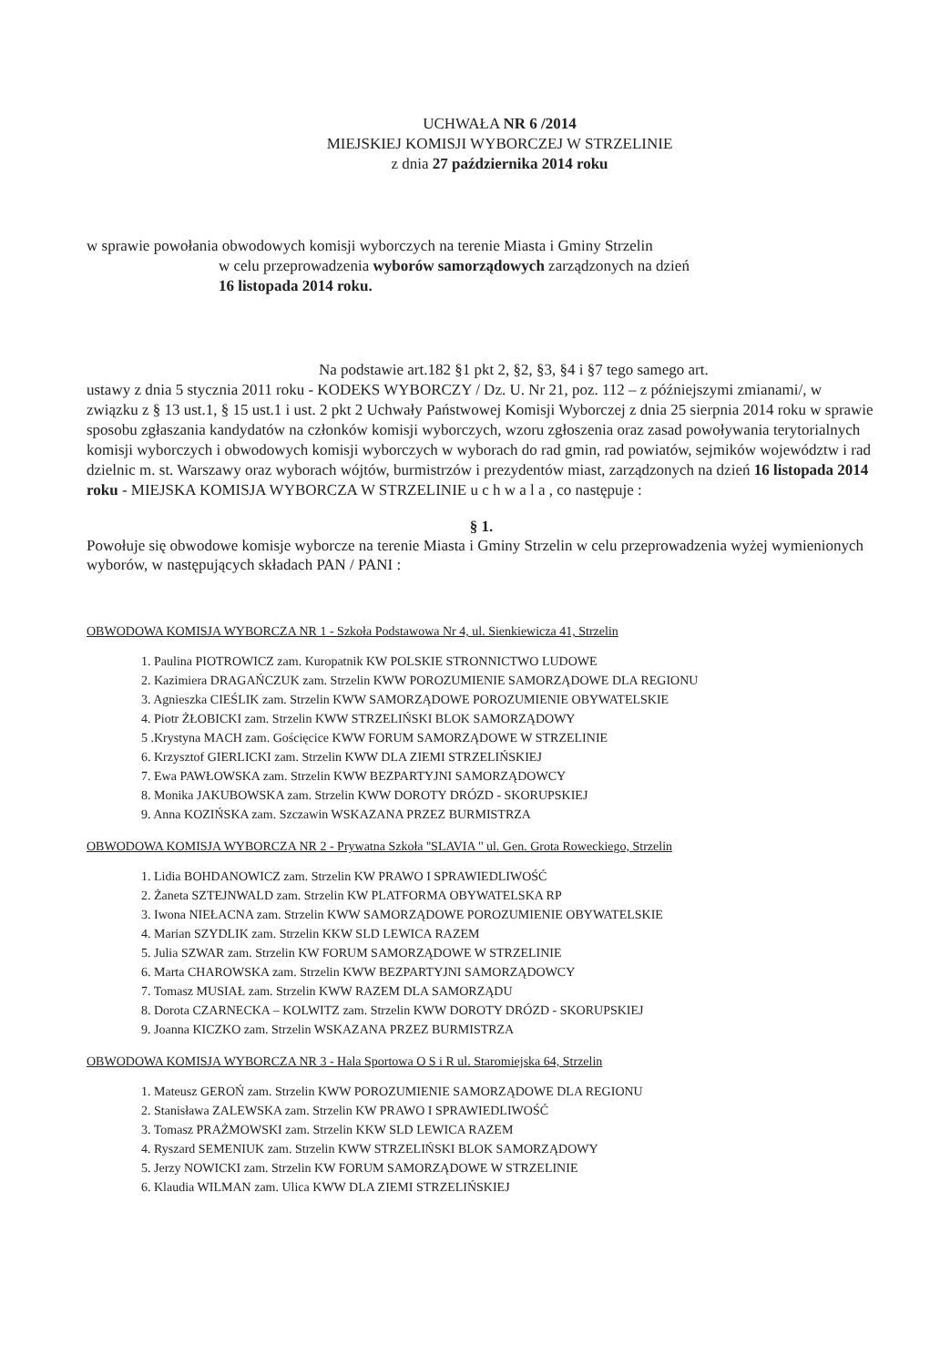UCHWAŁA NR 6 /2014
MIEJSKIEJ KOMISJI WYBORCZEJ W STRZELINIE
z dnia 27 października 2014 roku
w sprawie powołania obwodowych komisji wyborczych na terenie Miasta i Gminy Strzelin
w celu przeprowadzenia wyborów samorządowych zarządzonych na dzień
16 listopada 2014 roku.
Na podstawie art.182 §1 pkt 2, §2, §3, §4 i §7 tego samego art.
ustawy z dnia 5 stycznia 2011 roku - KODEKS WYBORCZY / Dz. U. Nr 21, poz. 112 – z późniejszymi zmianami/, w związku z § 13 ust.1, § 15 ust.1 i ust. 2 pkt 2 Uchwały Państwowej Komisji Wyborczej z dnia 25 sierpnia 2014 roku w sprawie sposobu zgłaszania kandydatów na członków komisji wyborczych, wzoru zgłoszenia oraz zasad powoływania terytorialnych komisji wyborczych i obwodowych komisji wyborczych w wyborach do rad gmin, rad powiatów, sejmików województw i rad dzielnic m. st. Warszawy oraz wyborach wójtów, burmistrzów i prezydentów miast, zarządzonych na dzień 16 listopada 2014 roku - MIEJSKA KOMISJA WYBORCZA W STRZELINIE u c h w a l a , co następuje :
§ 1.
Powołuje się obwodowe komisje wyborcze na terenie Miasta i Gminy Strzelin w celu przeprowadzenia wyżej wymienionych wyborów, w następujących składach PAN / PANI :
OBWODOWA KOMISJA WYBORCZA NR 1 - Szkoła Podstawowa Nr 4, ul. Sienkiewicza 41, Strzelin
1. Paulina PIOTROWICZ zam. Kuropatnik KW POLSKIE STRONNICTWO LUDOWE
2. Kazimiera DRAGAŃCZUK zam. Strzelin KWW POROZUMIENIE SAMORZĄDOWE DLA REGIONU
3. Agnieszka CIEŚLIK zam. Strzelin KWW SAMORZĄDOWE POROZUMIENIE OBYWATELSKIE
4. Piotr ŻŁOBICKI zam. Strzelin KWW STRZELIŃSKI BLOK SAMORZĄDOWY
5 .Krystyna MACH zam. Gościęcice KWW FORUM SAMORZĄDOWE W STRZELINIE
6. Krzysztof GIERLICKI zam. Strzelin KWW DLA ZIEMI STRZELIŃSKIEJ
7. Ewa PAWŁOWSKA zam. Strzelin KWW BEZPARTYJNI SAMORZĄDOWCY
8. Monika JAKUBOWSKA zam. Strzelin KWW DOROTY DRÓZD - SKORUPSKIEJ
9. Anna KOZIŃSKA zam. Szczawin WSKAZANA PRZEZ BURMISTRZA
OBWODOWA KOMISJA WYBORCZA NR 2 - Prywatna Szkoła ''SLAVIA '' ul. Gen. Grota Roweckiego, Strzelin
1. Lidia BOHDANOWICZ zam. Strzelin KW PRAWO I SPRAWIEDLIWOŚĆ
2. Żaneta SZTEJNWALD zam. Strzelin KW PLATFORMA OBYWATELSKA RP
3. Iwona NIEŁACNA zam. Strzelin KWW SAMORZĄDOWE POROZUMIENIE OBYWATELSKIE
4. Marian SZYDLIK zam. Strzelin KKW SLD LEWICA RAZEM
5. Julia SZWAR zam. Strzelin KW FORUM SAMORZĄDOWE W STRZELINIE
6. Marta CHAROWSKA zam. Strzelin KWW BEZPARTYJNI SAMORZĄDOWCY
7. Tomasz MUSIAŁ zam. Strzelin KWW RAZEM DLA SAMORZĄDU
8. Dorota CZARNECKA – KOLWITZ zam. Strzelin KWW DOROTY DRÓZD - SKORUPSKIEJ
9. Joanna KICZKO zam. Strzelin WSKAZANA PRZEZ BURMISTRZA
OBWODOWA KOMISJA WYBORCZA NR 3 - Hala Sportowa O S i R ul. Staromiejska 64, Strzelin
1. Mateusz GEROŃ zam. Strzelin KWW POROZUMIENIE SAMORZĄDOWE DLA REGIONU
2. Stanisława ZALEWSKA zam. Strzelin KW PRAWO I SPRAWIEDLIWOŚĆ
3. Tomasz PRAŻMOWSKI zam. Strzelin KKW SLD LEWICA RAZEM
4. Ryszard SEMENIUK zam. Strzelin KWW STRZELIŃSKI BLOK SAMORZĄDOWY
5. Jerzy NOWICKI zam. Strzelin KW FORUM SAMORZĄDOWE W STRZELINIE
6. Klaudia WILMAN zam. Ulica KWW DLA ZIEMI STRZELIŃSKIEJ